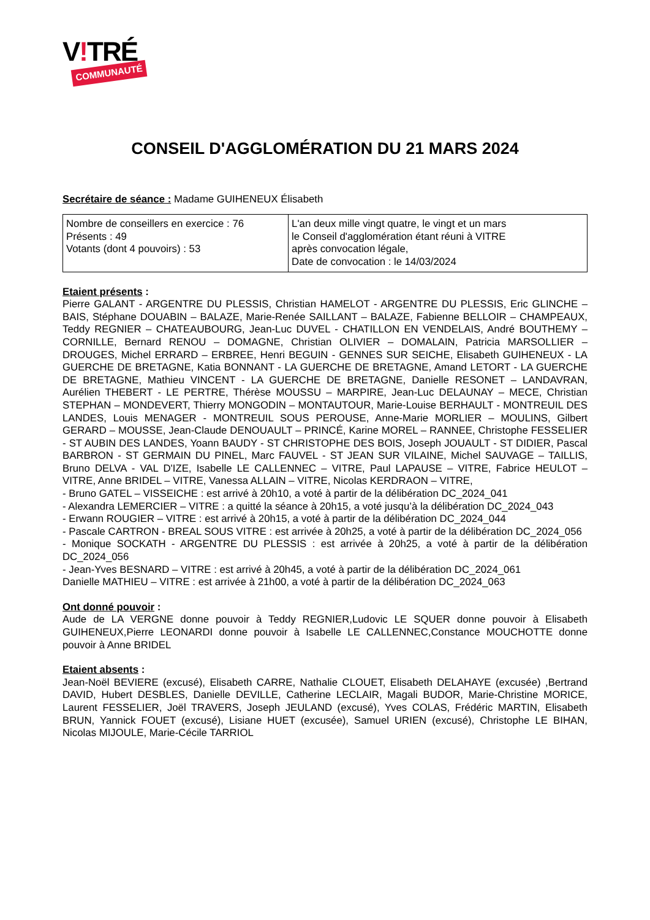V!TRÉ
COMMUNAUTÉ
CONSEIL D'AGGLOMÉRATION DU 21 MARS 2024
Secrétaire de séance : Madame GUIHENEUX Élisabeth
| Nombre de conseillers en exercice : 76 Présents : 49 Votants (dont 4 pouvoirs) : 53 | L'an deux mille vingt quatre, le vingt et un mars le Conseil d'agglomération étant réuni à VITRE après convocation légale, Date de convocation : le 14/03/2024 |
Etaient présents :
Pierre GALANT - ARGENTRE DU PLESSIS, Christian HAMELOT - ARGENTRE DU PLESSIS, Eric GLINCHE – BAIS, Stéphane DOUABIN – BALAZE, Marie-Renée SAILLANT – BALAZE, Fabienne BELLOIR – CHAMPEAUX, Teddy REGNIER – CHATEAUBOURG, Jean-Luc DUVEL - CHATILLON EN VENDELAIS, André BOUTHEMY – CORNILLE, Bernard RENOU – DOMAGNE, Christian OLIVIER – DOMALAIN, Patricia MARSOLLIER – DROUGES, Michel ERRARD – ERBREE, Henri BEGUIN - GENNES SUR SEICHE, Elisabeth GUIHENEUX - LA GUERCHE DE BRETAGNE, Katia BONNANT - LA GUERCHE DE BRETAGNE, Amand LETORT - LA GUERCHE DE BRETAGNE, Mathieu VINCENT - LA GUERCHE DE BRETAGNE, Danielle RESONET – LANDAVRAN, Aurélien THEBERT - LE PERTRE, Thérèse MOUSSU – MARPIRE, Jean-Luc DELAUNAY – MECE, Christian STEPHAN – MONDEVERT, Thierry MONGODIN – MONTAUTOUR, Marie-Louise BERHAULT - MONTREUIL DES LANDES, Louis MENAGER - MONTREUIL SOUS PEROUSE, Anne-Marie MORLIER – MOULINS, Gilbert GERARD – MOUSSE, Jean-Claude DENOUAULT – PRINCÉ, Karine MOREL – RANNEE, Christophe FESSELIER - ST AUBIN DES LANDES, Yoann BAUDY - ST CHRISTOPHE DES BOIS, Joseph JOUAULT - ST DIDIER, Pascal BARBRON - ST GERMAIN DU PINEL, Marc FAUVEL - ST JEAN SUR VILAINE, Michel SAUVAGE – TAILLIS, Bruno DELVA - VAL D'IZE, Isabelle LE CALLENNEC – VITRE, Paul LAPAUSE – VITRE, Fabrice HEULOT – VITRE, Anne BRIDEL – VITRE, Vanessa ALLAIN – VITRE, Nicolas KERDRAON – VITRE,
- Bruno GATEL – VISSEICHE : est arrivé à 20h10, a voté à partir de la délibération DC_2024_041
- Alexandra LEMERCIER – VITRE : a quitté la séance à 20h15, a voté jusqu’à la délibération DC_2024_043
- Erwann ROUGIER – VITRE : est arrivé à 20h15, a voté à partir de la délibération DC_2024_044
- Pascale CARTRON - BREAL SOUS VITRE : est arrivée à 20h25, a voté à partir de la délibération DC_2024_056
- Monique SOCKATH - ARGENTRE DU PLESSIS : est arrivée à 20h25, a voté à partir de la délibération DC_2024_056
- Jean-Yves BESNARD – VITRE : est arrivé à 20h45, a voté à partir de la délibération DC_2024_061
Danielle MATHIEU – VITRE : est arrivée à 21h00, a voté à partir de la délibération DC_2024_063
Ont donné pouvoir :
Aude de LA VERGNE donne pouvoir à Teddy REGNIER,Ludovic LE SQUER donne pouvoir à Elisabeth GUIHENEUX,Pierre LEONARDI donne pouvoir à Isabelle LE CALLENNEC,Constance MOUCHOTTE donne pouvoir à Anne BRIDEL
Etaient absents :
Jean-Noël BEVIERE (excusé), Elisabeth CARRE, Nathalie CLOUET, Elisabeth DELAHAYE (excusée) ,Bertrand DAVID, Hubert DESBLES, Danielle DEVILLE, Catherine LECLAIR, Magali BUDOR, Marie-Christine MORICE, Laurent FESSELIER, Joël TRAVERS, Joseph JEULAND (excusé), Yves COLAS, Frédéric MARTIN, Elisabeth BRUN, Yannick FOUET (excusé), Lisiane HUET (excusée), Samuel URIEN (excusé), Christophe LE BIHAN, Nicolas MIJOULE, Marie-Cécile TARRIOL